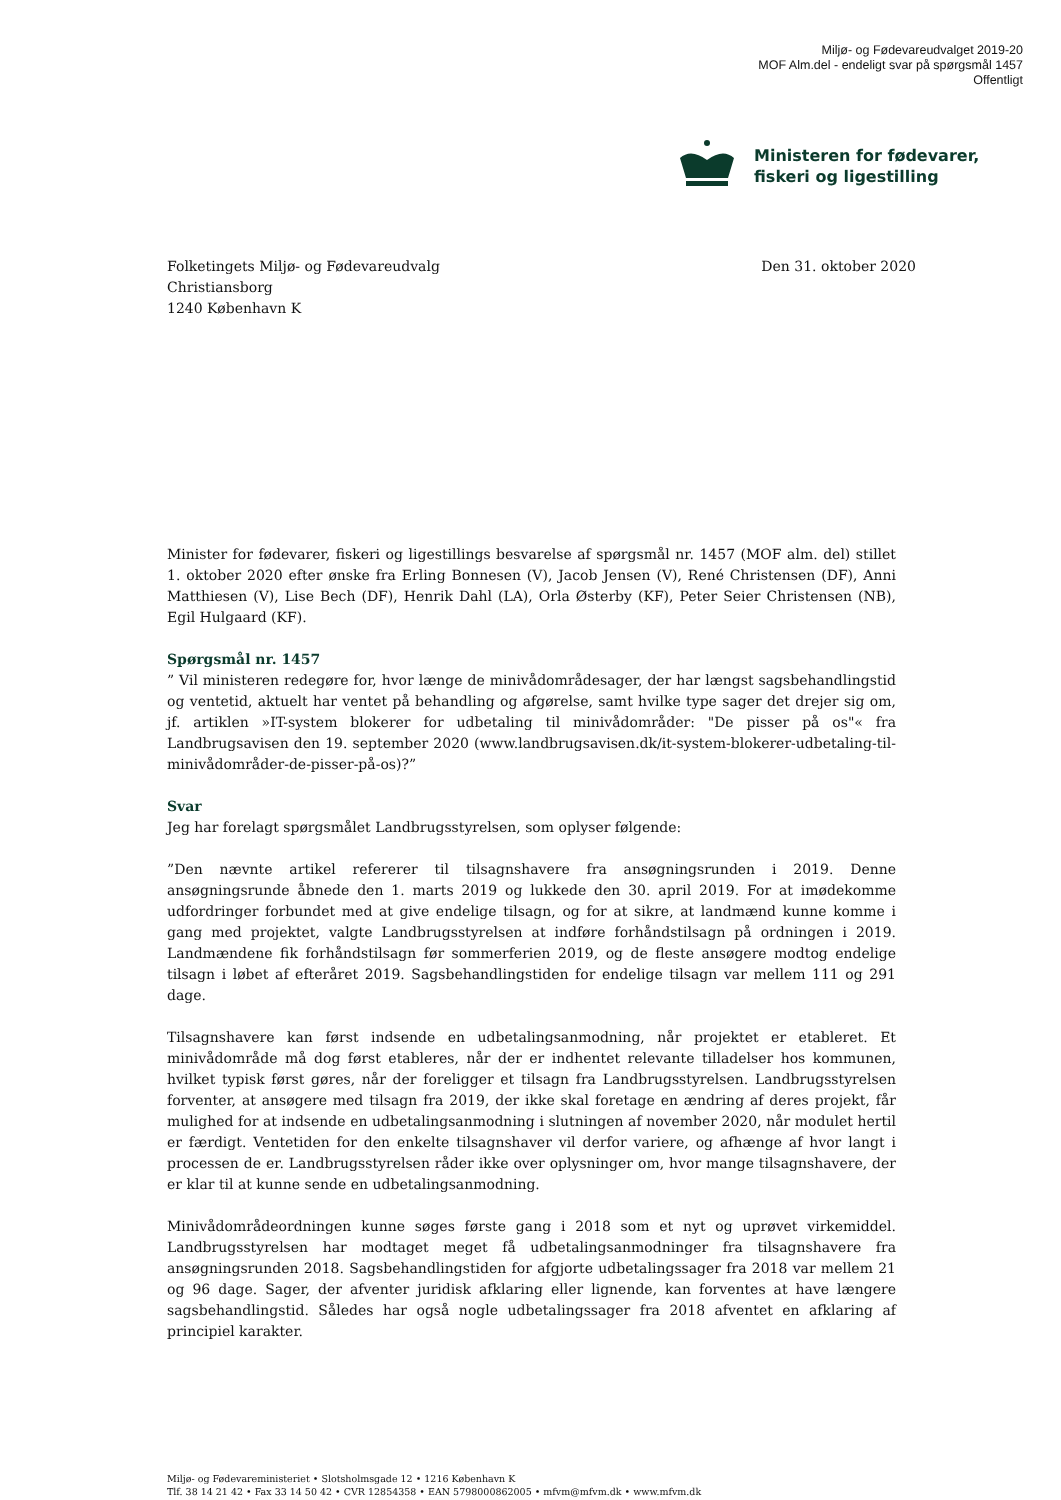Miljø- og Fødevareudvalget 2019-20
MOF Alm.del - endeligt svar på spørgsmål 1457
Offentligt
Ministeren for fødevarer,
fiskeri og ligestilling
Folketingets Miljø- og Fødevareudvalg
Christiansborg
1240 København K
Den 31. oktober 2020
Minister for fødevarer, fiskeri og ligestillings besvarelse af spørgsmål nr. 1457 (MOF alm. del) stillet 1. oktober 2020 efter ønske fra Erling Bonnesen (V), Jacob Jensen (V), René Christensen (DF), Anni Matthiesen (V), Lise Bech (DF), Henrik Dahl (LA), Orla Østerby (KF), Peter Seier Christensen (NB), Egil Hulgaard (KF).
Spørgsmål nr. 1457
” Vil ministeren redegøre for, hvor længe de minivådområdesager, der har længst sagsbehandlingstid og ventetid, aktuelt har ventet på behandling og afgørelse, samt hvilke type sager det drejer sig om, jf. artiklen »IT-system blokerer for udbetaling til minivådområder: "De pisser på os"« fra Landbrugsavisen den 19. september 2020 (www.landbrugsavisen.dk/it-system-blokerer-udbetaling-til-minivådområder-de-pisser-på-os)?”
Svar
Jeg har forelagt spørgsmålet Landbrugsstyrelsen, som oplyser følgende:
”Den nævnte artikel refererer til tilsagnshavere fra ansøgningsrunden i 2019. Denne ansøgningsrunde åbnede den 1. marts 2019 og lukkede den 30. april 2019. For at imødekomme udfordringer forbundet med at give endelige tilsagn, og for at sikre, at landmænd kunne komme i gang med projektet, valgte Landbrugsstyrelsen at indføre forhåndstilsagn på ordningen i 2019. Landmændene fik forhåndstilsagn før sommerferien 2019, og de fleste ansøgere modtog endelige tilsagn i løbet af efteråret 2019. Sagsbehandlingstiden for endelige tilsagn var mellem 111 og 291 dage.
Tilsagnshavere kan først indsende en udbetalingsanmodning, når projektet er etableret. Et minivådområde må dog først etableres, når der er indhentet relevante tilladelser hos kommunen, hvilket typisk først gøres, når der foreligger et tilsagn fra Landbrugsstyrelsen. Landbrugsstyrelsen forventer, at ansøgere med tilsagn fra 2019, der ikke skal foretage en ændring af deres projekt, får mulighed for at indsende en udbetalingsanmodning i slutningen af november 2020, når modulet hertil er færdigt. Ventetiden for den enkelte tilsagnshaver vil derfor variere, og afhænge af hvor langt i processen de er. Landbrugsstyrelsen råder ikke over oplysninger om, hvor mange tilsagnshavere, der er klar til at kunne sende en udbetalingsanmodning.
Minivådområdeordningen kunne søges første gang i 2018 som et nyt og uprøvet virkemiddel. Landbrugsstyrelsen har modtaget meget få udbetalingsanmodninger fra tilsagnshavere fra ansøgningsrunden 2018. Sagsbehandlingstiden for afgjorte udbetalingssager fra 2018 var mellem 21 og 96 dage. Sager, der afventer juridisk afklaring eller lignende, kan forventes at have længere sagsbehandlingstid. Således har også nogle udbetalingssager fra 2018 afventet en afklaring af principiel karakter.
Miljø- og Fødevareministeriet • Slotsholmsgade 12 • 1216 København K
Tlf. 38 14 21 42 • Fax 33 14 50 42 • CVR 12854358 • EAN 5798000862005 • mfvm@mfvm.dk • www.mfvm.dk